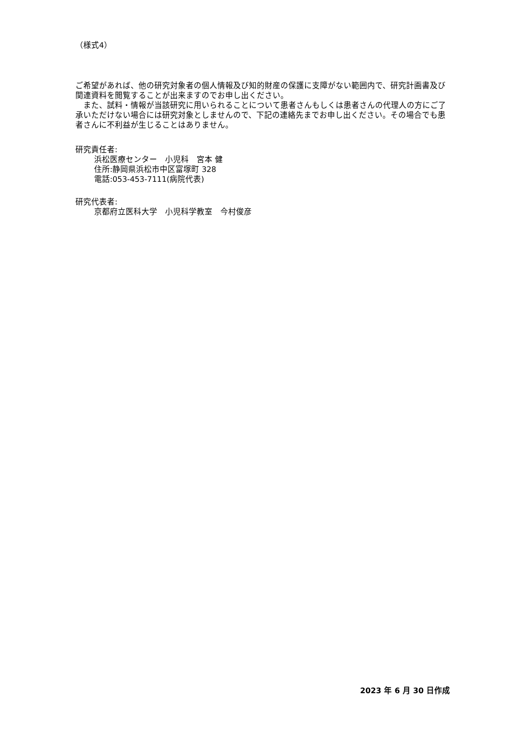（様式4）
ご希望があれば、他の研究対象者の個人情報及び知的財産の保護に支障がない範囲内で、研究計画書及び関連資料を閲覧することが出来ますのでお申し出ください。
　また、試料・情報が当該研究に用いられることについて患者さんもしくは患者さんの代理人の方にご了承いただけない場合には研究対象としませんので、下記の連絡先までお申し出ください。その場合でも患者さんに不利益が生じることはありません。
研究責任者:
浜松医療センター　小児科　宮本 健
住所:静岡県浜松市中区富塚町 328
電話:053-453-7111(病院代表)
研究代表者:
京都府立医科大学　小児科学教室　今村俊彦
2023 年 6 月 30 日作成